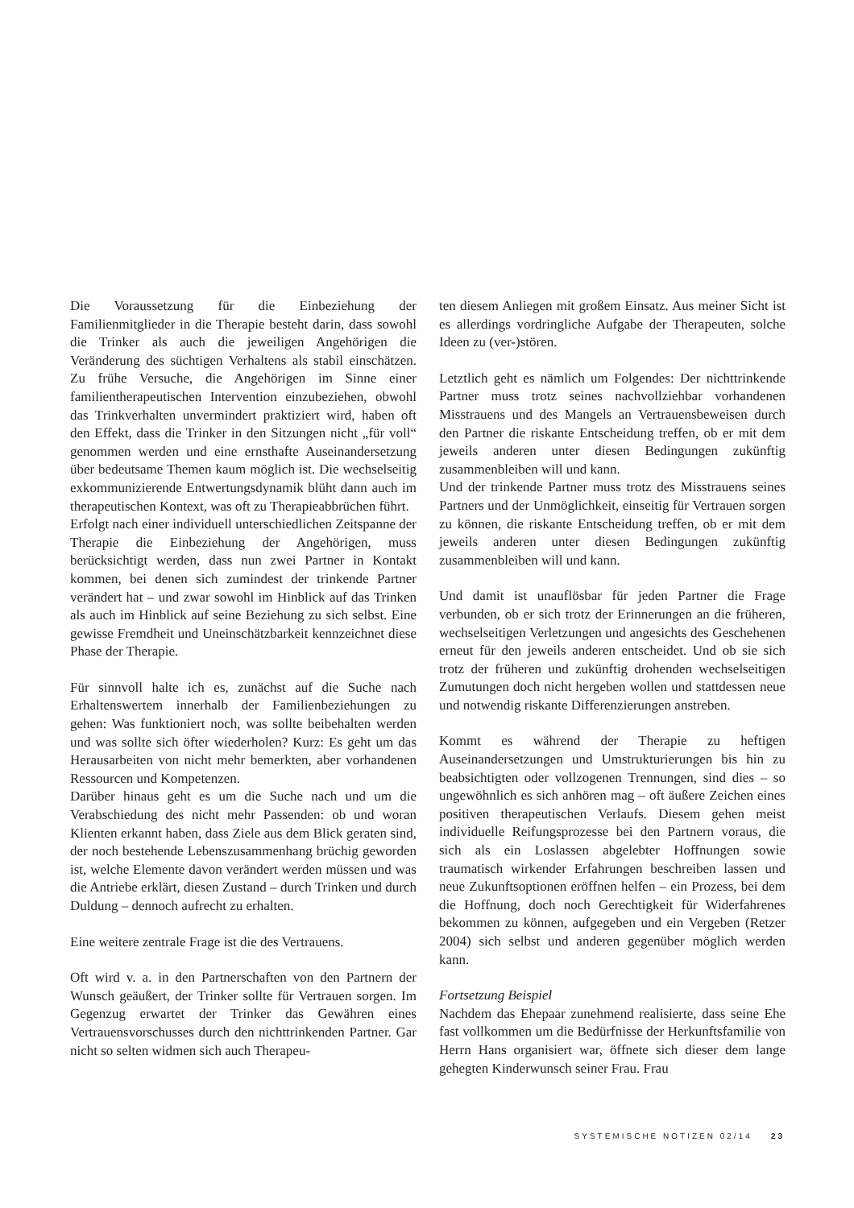Die Voraussetzung für die Einbeziehung der Familienmitglieder in die Therapie besteht darin, dass sowohl die Trinker als auch die jeweiligen Angehörigen die Veränderung des süchtigen Verhaltens als stabil einschätzen. Zu frühe Versuche, die Angehörigen im Sinne einer familientherapeutischen Intervention einzubeziehen, obwohl das Trinkverhalten unvermindert praktiziert wird, haben oft den Effekt, dass die Trinker in den Sitzungen nicht „für voll“ genommen werden und eine ernsthafte Auseinandersetzung über bedeutsame Themen kaum möglich ist. Die wechselseitig exkommunizierende Entwertungsdynamik blüht dann auch im therapeutischen Kontext, was oft zu Therapieabbrüchen führt.
Erfolgt nach einer individuell unterschiedlichen Zeitspanne der Therapie die Einbeziehung der Angehörigen, muss berücksichtigt werden, dass nun zwei Partner in Kontakt kommen, bei denen sich zumindest der trinkende Partner verändert hat – und zwar sowohl im Hinblick auf das Trinken als auch im Hinblick auf seine Beziehung zu sich selbst. Eine gewisse Fremdheit und Uneinschätzbarkeit kennzeichnet diese Phase der Therapie.
Für sinnvoll halte ich es, zunächst auf die Suche nach Erhaltenswertem innerhalb der Familienbeziehungen zu gehen: Was funktioniert noch, was sollte beibehalten werden und was sollte sich öfter wiederholen? Kurz: Es geht um das Herausarbeiten von nicht mehr bemerkten, aber vorhandenen Ressourcen und Kompetenzen.
Darüber hinaus geht es um die Suche nach und um die Verabschiedung des nicht mehr Passenden: ob und woran Klienten erkannt haben, dass Ziele aus dem Blick geraten sind, der noch bestehende Lebenszusammenhang brüchig geworden ist, welche Elemente davon verändert werden müssen und was die Antriebe erklärt, diesen Zustand – durch Trinken und durch Duldung – dennoch aufrecht zu erhalten.
Eine weitere zentrale Frage ist die des Vertrauens.
Oft wird v. a. in den Partnerschaften von den Partnern der Wunsch geäußert, der Trinker sollte für Vertrauen sorgen. Im Gegenzug erwartet der Trinker das Gewähren eines Vertrauensvorschusses durch den nichttrinkenden Partner. Gar nicht so selten widmen sich auch Therapeu-
ten diesem Anliegen mit großem Einsatz. Aus meiner Sicht ist es allerdings vordringliche Aufgabe der Therapeuten, solche Ideen zu (ver-)stören.
Letztlich geht es nämlich um Folgendes: Der nichttrinkende Partner muss trotz seines nachvollziehbar vorhandenen Misstrauens und des Mangels an Vertrauensbeweisen durch den Partner die riskante Entscheidung treffen, ob er mit dem jeweils anderen unter diesen Bedingungen zukünftig zusammenbleiben will und kann.
Und der trinkende Partner muss trotz des Misstrauens seines Partners und der Unmöglichkeit, einseitig für Vertrauen sorgen zu können, die riskante Entscheidung treffen, ob er mit dem jeweils anderen unter diesen Bedingungen zukünftig zusammenbleiben will und kann.
Und damit ist unauflösbar für jeden Partner die Frage verbunden, ob er sich trotz der Erinnerungen an die früheren, wechselseitigen Verletzungen und angesichts des Geschehenen erneut für den jeweils anderen entscheidet. Und ob sie sich trotz der früheren und zukünftig drohenden wechselseitigen Zumutungen doch nicht hergeben wollen und stattdessen neue und notwendig riskante Differenzierungen anstreben.
Kommt es während der Therapie zu heftigen Auseinandersetzungen und Umstrukturierungen bis hin zu beabsichtigten oder vollzogenen Trennungen, sind dies – so ungewöhnlich es sich anhören mag – oft äußere Zeichen eines positiven therapeutischen Verlaufs. Diesem gehen meist individuelle Reifungsprozesse bei den Partnern voraus, die sich als ein Loslassen abgelebter Hoffnungen sowie traumatisch wirkender Erfahrungen beschreiben lassen und neue Zukunftsoptionen eröffnen helfen – ein Prozess, bei dem die Hoffnung, doch noch Gerechtigkeit für Widerfahrenes bekommen zu können, aufgegeben und ein Vergeben (Retzer 2004) sich selbst und anderen gegenüber möglich werden kann.
Fortsetzung Beispiel
Nachdem das Ehepaar zunehmend realisierte, dass seine Ehe fast vollkommen um die Bedürfnisse der Herkunftsfamilie von Herrn Hans organisiert war, öffnete sich dieser dem lange gehegten Kinderwunsch seiner Frau. Frau
SYSTEMISCHE NOTIZEN 02/14 23